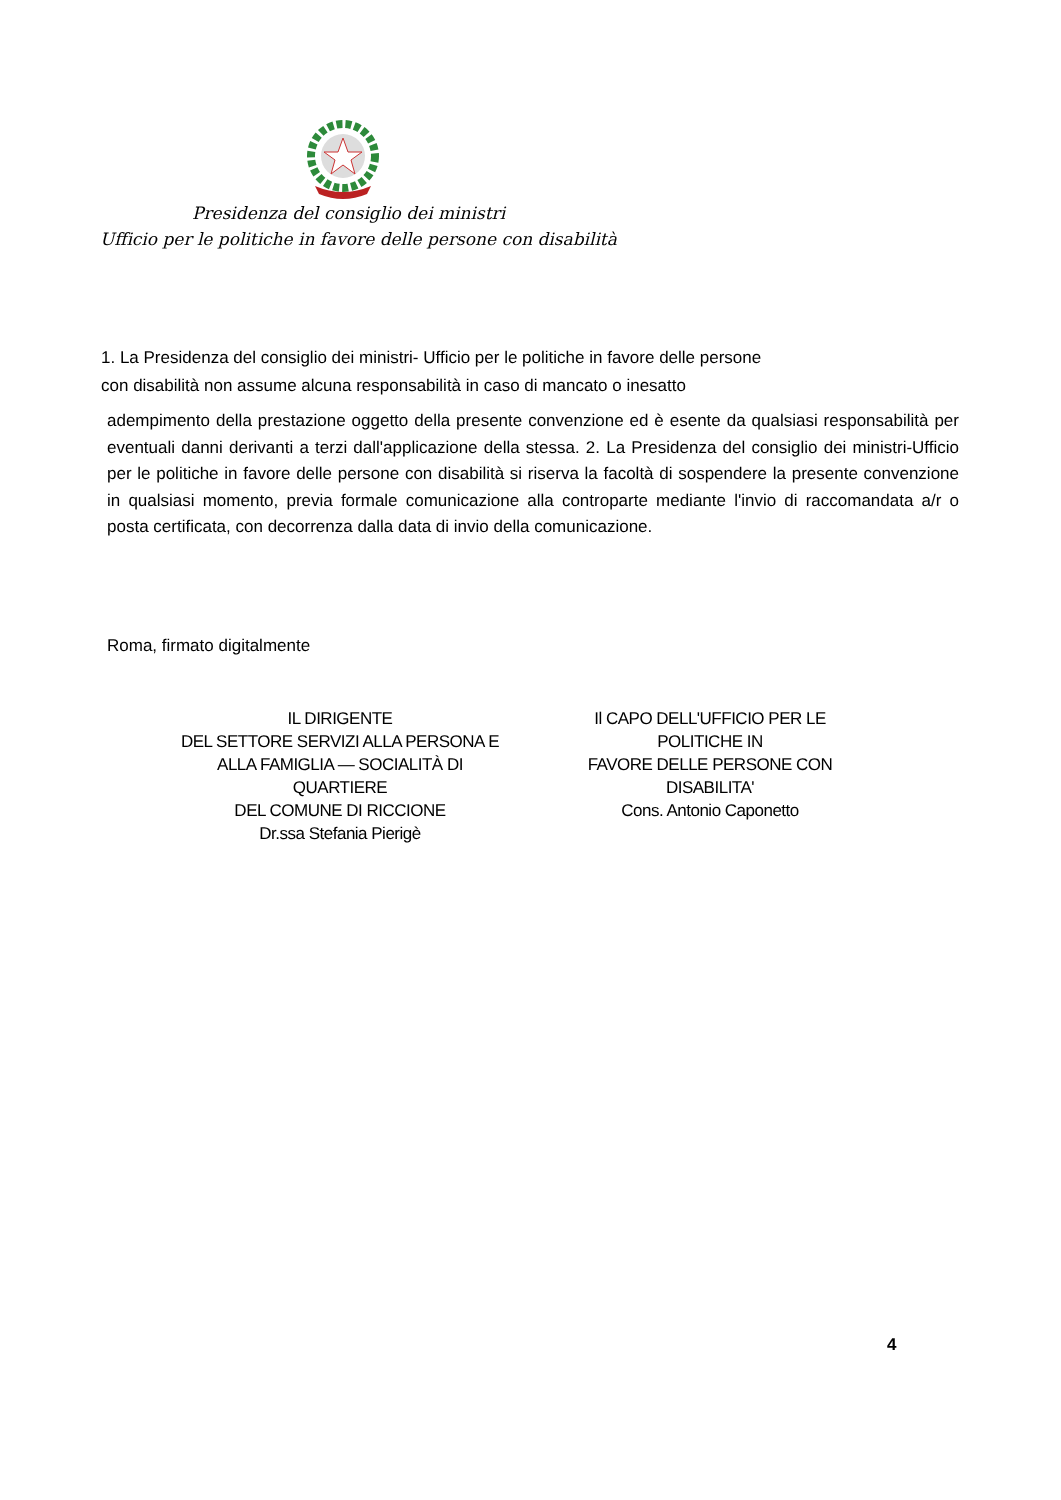Presidenza del consiglio dei ministri
Ufficio per le politiche in favore delle persone con disabilità
1. La Presidenza del consiglio dei ministri- Ufficio per le politiche in favore delle persone
con disabilità non assume alcuna responsabilità in caso di mancato o inesatto
adempimento della prestazione oggetto della presente convenzione ed è esente da qualsiasi responsabilità per eventuali danni derivanti a terzi dall'applicazione della stessa. 2. La Presidenza del consiglio dei ministri-Ufficio per le politiche in favore delle persone con disabilità si riserva la facoltà di sospendere la presente convenzione in qualsiasi momento, previa formale comunicazione alla controparte mediante l'invio di raccomandata a/r o posta certificata, con decorrenza dalla data di invio della comunicazione.
Roma, firmato digitalmente
IL DIRIGENTE
DEL SETTORE SERVIZI ALLA PERSONA E
ALLA FAMIGLIA — SOCIALITÀ DI
QUARTIERE
DEL COMUNE DI RICCIONE
Dr.ssa Stefania Pierigè
Il CAPO DELL'UFFICIO PER LE
POLITICHE IN
FAVORE DELLE PERSONE CON
DISABILITA'
Cons. Antonio Caponetto
4